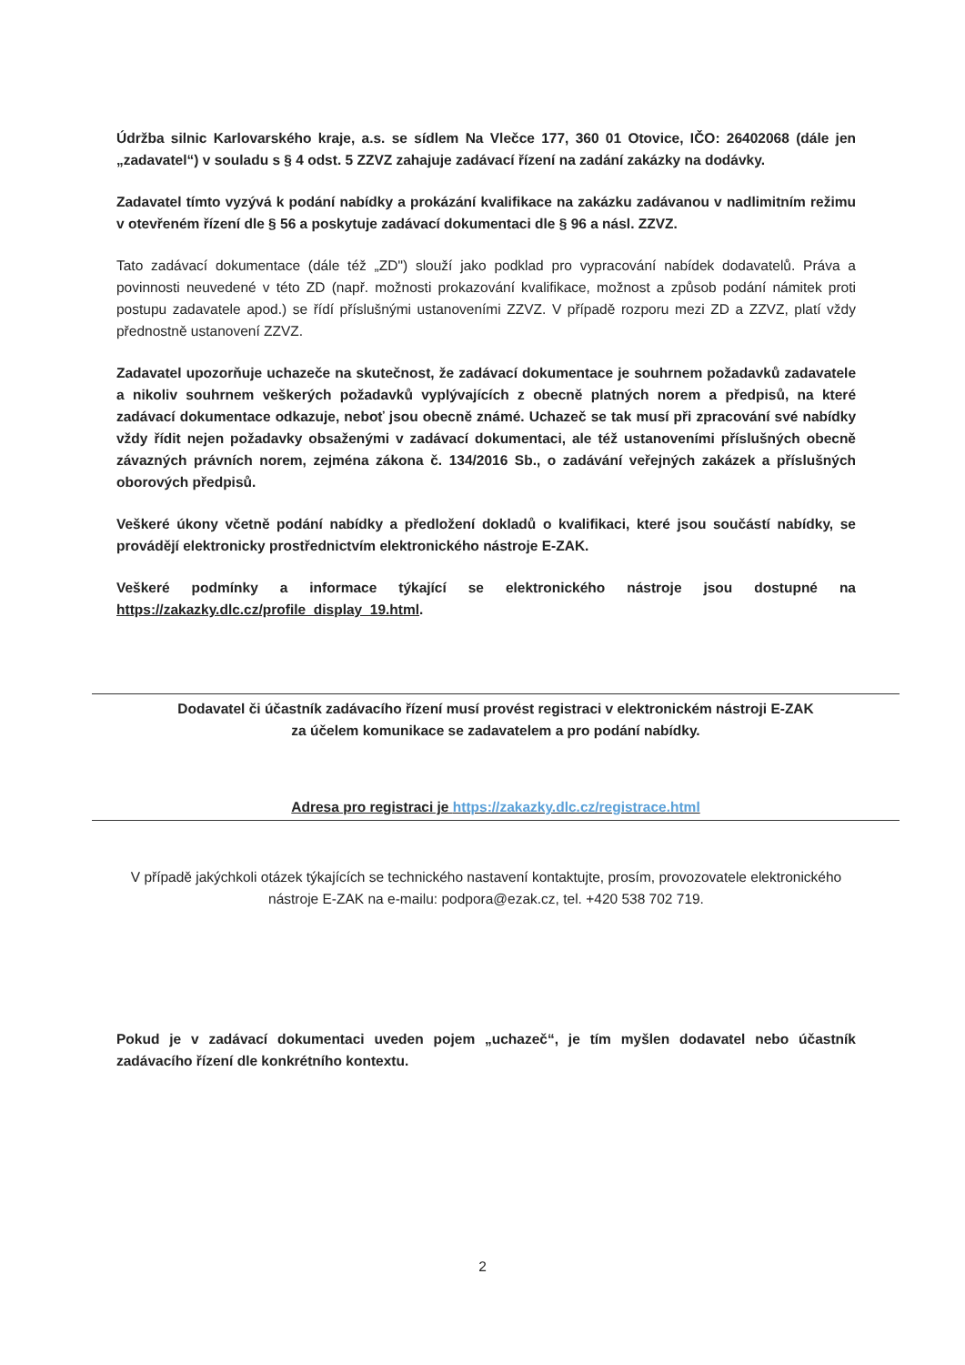Údržba silnic Karlovarského kraje, a.s. se sídlem Na Vlečce 177, 360 01 Otovice, IČO: 26402068 (dále jen „zadavatel“) v souladu s § 4 odst. 5 ZZVZ zahajuje zadávací řízení na zadání zakázky na dodávky.
Zadavatel tímto vyzývá k podání nabídky a prokázání kvalifikace na zakázku zadávanou v nadlimitním režimu v otevřeném řízení dle § 56 a poskytuje zadávací dokumentaci dle § 96 a násl. ZZVZ.
Tato zadávací dokumentace (dále též „ZD") slouží jako podklad pro vypracování nabídek dodavatelů. Práva a povinnosti neuvedené v této ZD (např. možnosti prokazování kvalifikace, možnost a způsob podání námitek proti postupu zadavatele apod.) se řídí příslušnými ustanoveními ZZVZ. V případě rozporu mezi ZD a ZZVZ, platí vždy přednostně ustanovení ZZVZ.
Zadavatel upozorňuje uchazeče na skutečnost, že zadávací dokumentace je souhrnem požadavků zadavatele a nikoliv souhrnem veškerých požadavků vyplývajících z obecně platných norem a předpisů, na které zadávací dokumentace odkazuje, neboť jsou obecně známé. Uchazeč se tak musí při zpracování své nabídky vždy řídit nejen požadavky obsaženými v zadávací dokumentaci, ale též ustanoveními příslušných obecně závazných právních norem, zejména zákona č. 134/2016 Sb., o zadávání veřejných zakázek a příslušných oborových předpisů.
Veškeré úkony včetně podání nabídky a předložení dokladů o kvalifikaci, které jsou součástí nabídky, se provádějí elektronicky prostřednictvím elektronického nástroje E-ZAK.
Veškeré podmínky a informace týkající se elektronického nástroje jsou dostupné na https://zakazky.dlc.cz/profile_display_19.html.
Dodavatel či účastník zadávacího řízení musí provést registraci v elektronickém nástroji E-ZAK
za účelem komunikace se zadavatelem a pro podání nabídky.
Adresa pro registraci je https://zakazky.dlc.cz/registrace.html
V případě jakýchkoli otázek týkajících se technického nastavení kontaktujte, prosím, provozovatele elektronického nástroje E-ZAK na e-mailu: podpora@ezak.cz, tel. +420 538 702 719.
Pokud je v zadávací dokumentaci uveden pojem „uchazeč“, je tím myšlen dodavatel nebo účastník zadávacího řízení dle konkrétního kontextu.
2